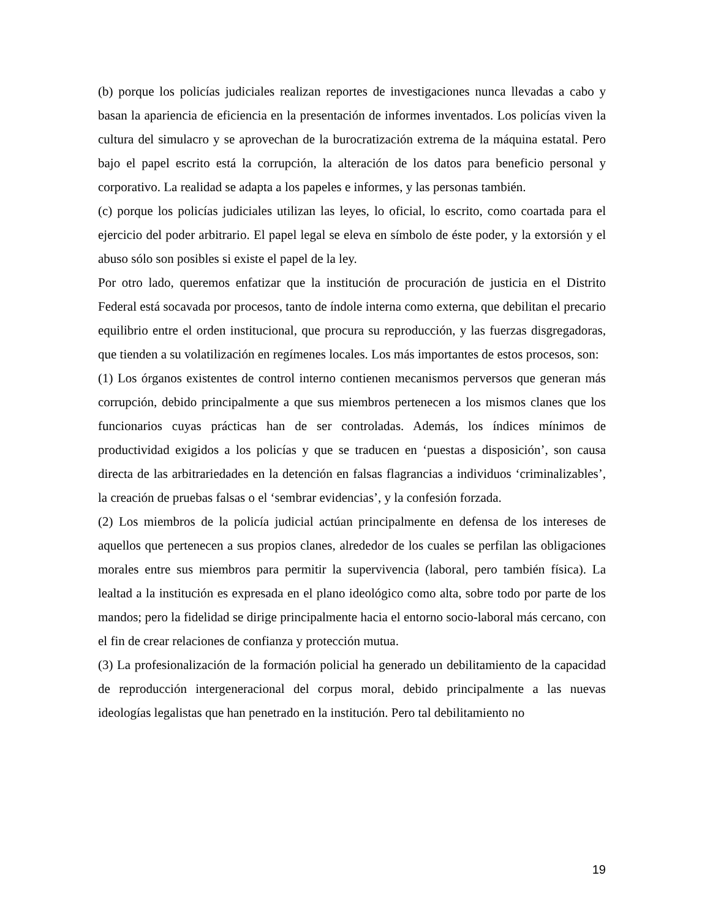(b) porque los policías judiciales realizan reportes de investigaciones nunca llevadas a cabo y basan la apariencia de eficiencia en la presentación de informes inventados. Los policías viven la cultura del simulacro y se aprovechan de la burocratización extrema de la máquina estatal. Pero bajo el papel escrito está la corrupción, la alteración de los datos para beneficio personal y corporativo. La realidad se adapta a los papeles e informes, y las personas también.
(c) porque los policías judiciales utilizan las leyes, lo oficial, lo escrito, como coartada para el ejercicio del poder arbitrario. El papel legal se eleva en símbolo de éste poder, y la extorsión y el abuso sólo son posibles si existe el papel de la ley.
Por otro lado, queremos enfatizar que la institución de procuración de justicia en el Distrito Federal está socavada por procesos, tanto de índole interna como externa, que debilitan el precario equilibrio entre el orden institucional, que procura su reproducción, y las fuerzas disgregadoras, que tienden a su volatilización en regímenes locales. Los más importantes de estos procesos, son:
(1) Los órganos existentes de control interno contienen mecanismos perversos que generan más corrupción, debido principalmente a que sus miembros pertenecen a los mismos clanes que los funcionarios cuyas prácticas han de ser controladas. Además, los índices mínimos de productividad exigidos a los policías y que se traducen en ‘puestas a disposición’, son causa directa de las arbitrariedades en la detención en falsas flagrancias a individuos ‘criminalizables’, la creación de pruebas falsas o el ‘sembrar evidencias’, y la confesión forzada.
(2) Los miembros de la policía judicial actúan principalmente en defensa de los intereses de aquellos que pertenecen a sus propios clanes, alrededor de los cuales se perfilan las obligaciones morales entre sus miembros para permitir la supervivencia (laboral, pero también física). La lealtad a la institución es expresada en el plano ideológico como alta, sobre todo por parte de los mandos; pero la fidelidad se dirige principalmente hacia el entorno socio-laboral más cercano, con el fin de crear relaciones de confianza y protección mutua.
(3) La profesionalización de la formación policial ha generado un debilitamiento de la capacidad de reproducción intergeneracional del corpus moral, debido principalmente a las nuevas ideologías legalistas que han penetrado en la institución. Pero tal debilitamiento no
19